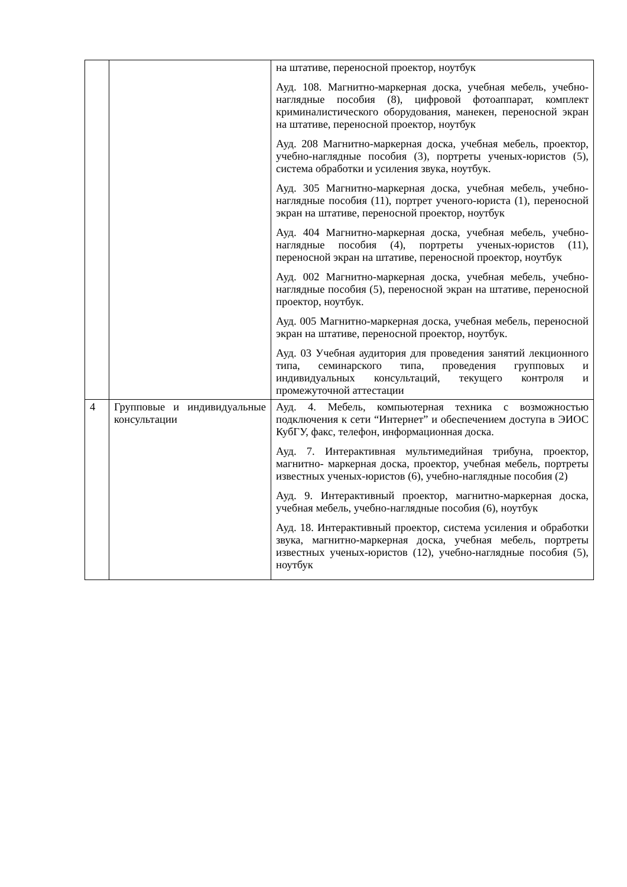| | | на штативе, переносной проектор, ноутбук Ауд. 108. Магнитно-маркерная доска, учебная мебель, учебно-наглядные пособия (8), цифровой фотоаппарат, комплект криминалистического оборудования, манекен, переносной экран на штативе, переносной проектор, ноутбук Ауд. 208 Магнитно-маркерная доска, учебная мебель, проектор, учебно-наглядные пособия (3), портреты ученых-юристов (5), система обработки и усиления звука, ноутбук. Ауд. 305 Магнитно-маркерная доска, учебная мебель, учебно-наглядные пособия (11), портрет ученого-юриста (1), переносной экран на штативе, переносной проектор, ноутбук Ауд. 404 Магнитно-маркерная доска, учебная мебель, учебно-наглядные пособия (4), портреты ученых-юристов (11), переносной экран на штативе, переносной проектор, ноутбук Ауд. 002 Магнитно-маркерная доска, учебная мебель, учебно-наглядные пособия (5), переносной экран на штативе, переносной проектор, ноутбук. Ауд. 005 Магнитно-маркерная доска, учебная мебель, переносной экран на штативе, переносной проектор, ноутбук. Ауд. 03 Учебная аудитория для проведения занятий лекционного типа, семинарского типа, проведения групповых и индивидуальных консультаций, текущего контроля и промежуточной аттестации |
| 4 | Групповые и индивидуальные консультации | Ауд. 4. Мебель, компьютерная техника с возможностью подключения к сети “Интернет” и обеспечением доступа в ЭИОС КубГУ, факс, телефон, информационная доска. Ауд. 7. Интерактивная мультимедийная трибуна, проектор, магнитно- маркерная доска, проектор, учебная мебель, портреты известных ученых-юристов (6), учебно-наглядные пособия (2) Ауд. 9. Интерактивный проектор, магнитно-маркерная доска, учебная мебель, учебно-наглядные пособия (6), ноутбук Ауд. 18. Интерактивный проектор, система усиления и обработки звука, магнитно-маркерная доска, учебная мебель, портреты известных ученых-юристов (12), учебно-наглядные пособия (5), ноутбук |